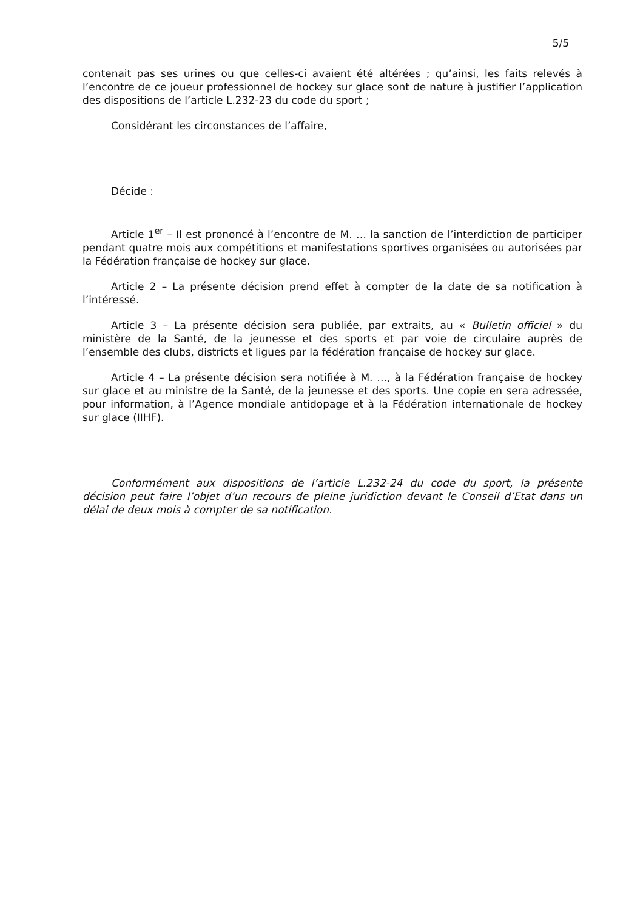5/5
contenait pas ses urines ou que celles-ci avaient été altérées ; qu’ainsi, les faits relevés à l’encontre de ce joueur professionnel de hockey sur glace sont de nature à justifier l’application des dispositions de l’article L.232-23 du code du sport ;
Considérant les circonstances de l’affaire,
Décide :
Article 1<sup>er</sup> – Il est prononcé à l’encontre de M. … la sanction de l’interdiction de participer pendant quatre mois aux compétitions et manifestations sportives organisées ou autorisées par la Fédération française de hockey sur glace.
Article 2 – La présente décision prend effet à compter de la date de sa notification à l’intéressé.
Article 3 – La présente décision sera publiée, par extraits, au « Bulletin officiel » du ministère de la Santé, de la jeunesse et des sports et par voie de circulaire auprès de l’ensemble des clubs, districts et ligues par la fédération française de hockey sur glace.
Article 4 – La présente décision sera notifiée à M. …, à la Fédération française de hockey sur glace et au ministre de la Santé, de la jeunesse et des sports. Une copie en sera adressée, pour information, à l’Agence mondiale antidopage et à la Fédération internationale de hockey sur glace (IIHF).
Conformément aux dispositions de l’article L.232-24 du code du sport, la présente décision peut faire l’objet d’un recours de pleine juridiction devant le Conseil d’Etat dans un délai de deux mois à compter de sa notification.